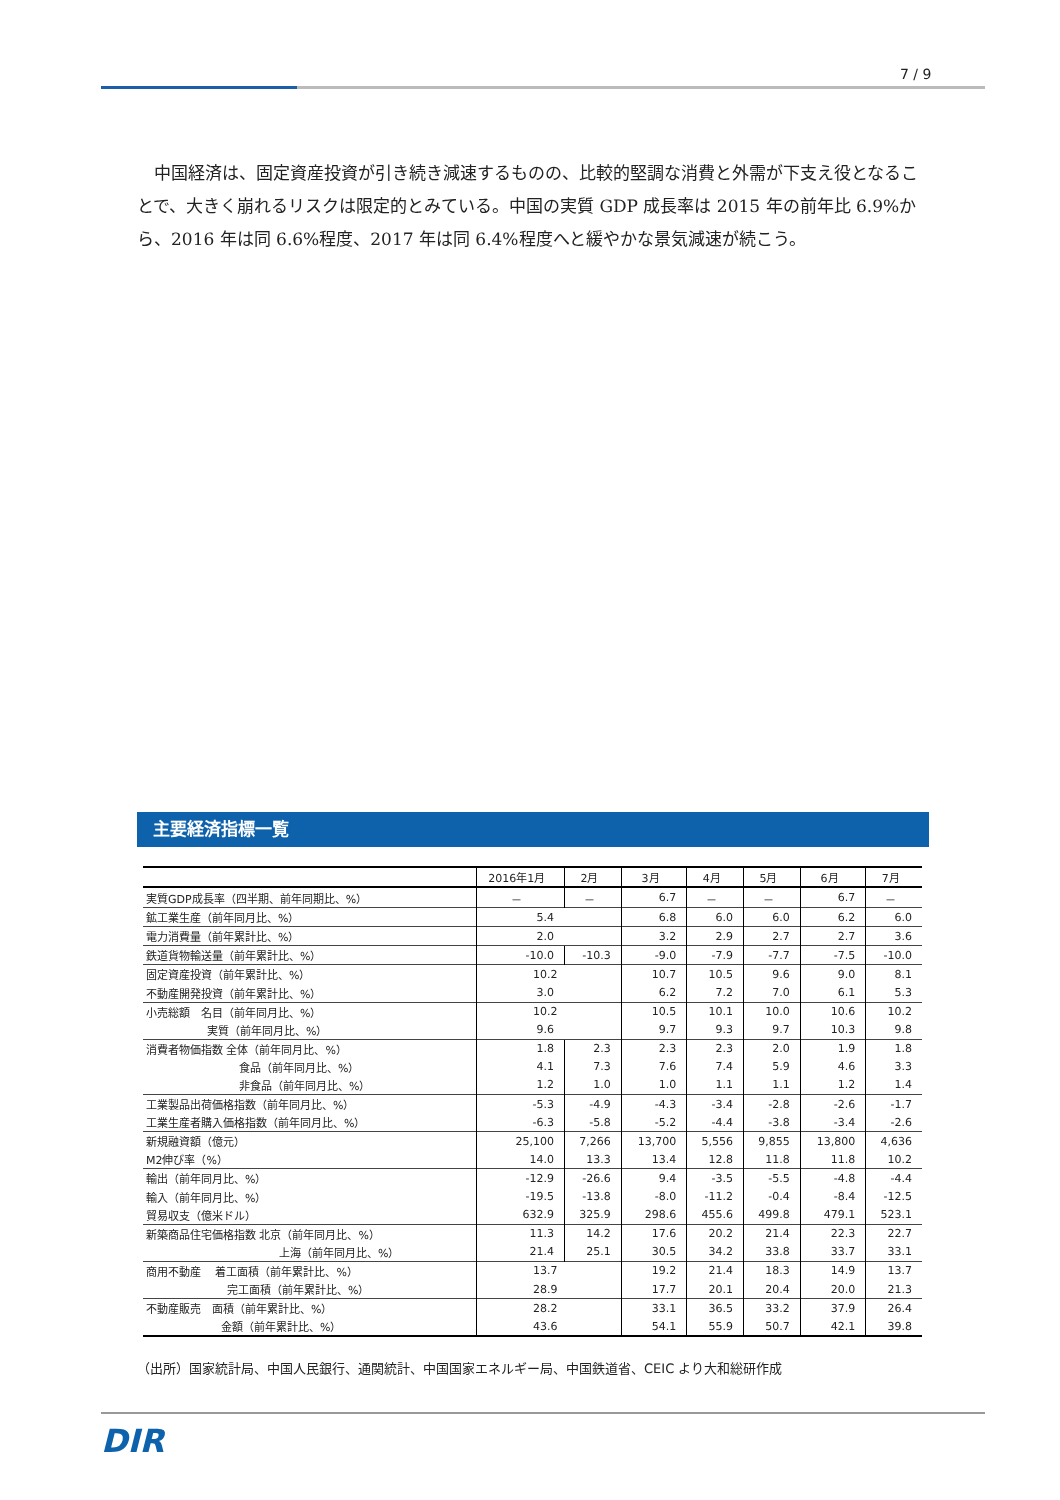7 / 9
中国経済は、固定資産投資が引き続き減速するものの、比較的堅調な消費と外需が下支え役となることで、大きく崩れるリスクは限定的とみている。中国の実質 GDP 成長率は 2015 年の前年比 6.9%から、2016 年は同 6.6%程度、2017 年は同 6.4%程度へと緩やかな景気減速が続こう。
主要経済指標一覧
| | 2016年1月 | 2月 | 3月 | 4月 | 5月 | 6月 | 7月 |
| --- | --- | --- | --- | --- | --- | --- | --- |
| 実質GDP成長率（四半期、前年同期比、%） | － | － | 6.7 | － | － | 6.7 | － |
| 鉱工業生産（前年同月比、%） | 5.4 | | 6.8 | 6.0 | 6.0 | 6.2 | 6.0 |
| 電力消費量（前年累計比、%） | 2.0 | | 3.2 | 2.9 | 2.7 | 2.7 | 3.6 |
| 鉄道貨物輸送量（前年累計比、%） | -10.0 | -10.3 | -9.0 | -7.9 | -7.7 | -7.5 | -10.0 |
| 固定資産投資（前年累計比、%） | 10.2 | | 10.7 | 10.5 | 9.6 | 9.0 | 8.1 |
| 不動産開発投資（前年累計比、%） | 3.0 | | 6.2 | 7.2 | 7.0 | 6.1 | 5.3 |
| 小売総額 名目（前年同月比、%） | 10.2 | | 10.5 | 10.1 | 10.0 | 10.6 | 10.2 |
| 実質（前年同月比、%） | 9.6 | | 9.7 | 9.3 | 9.7 | 10.3 | 9.8 |
| 消費者物価指数 全体（前年同月比、%） | 1.8 | 2.3 | 2.3 | 2.3 | 2.0 | 1.9 | 1.8 |
| 食品（前年同月比、%） | 4.1 | 7.3 | 7.6 | 7.4 | 5.9 | 4.6 | 3.3 |
| 非食品（前年同月比、%） | 1.2 | 1.0 | 1.0 | 1.1 | 1.1 | 1.2 | 1.4 |
| 工業製品出荷価格指数（前年同月比、%） | -5.3 | -4.9 | -4.3 | -3.4 | -2.8 | -2.6 | -1.7 |
| 工業生産者購入価格指数（前年同月比、%） | -6.3 | -5.8 | -5.2 | -4.4 | -3.8 | -3.4 | -2.6 |
| 新規融資額（億元） | 25,100 | 7,266 | 13,700 | 5,556 | 9,855 | 13,800 | 4,636 |
| M2伸び率（%） | 14.0 | 13.3 | 13.4 | 12.8 | 11.8 | 11.8 | 10.2 |
| 輸出（前年同月比、%） | -12.9 | -26.6 | 9.4 | -3.5 | -5.5 | -4.8 | -4.4 |
| 輸入（前年同月比、%） | -19.5 | -13.8 | -8.0 | -11.2 | -0.4 | -8.4 | -12.5 |
| 貿易収支（億米ドル） | 632.9 | 325.9 | 298.6 | 455.6 | 499.8 | 479.1 | 523.1 |
| 新築商品住宅価格指数 北京（前年同月比、%） | 11.3 | 14.2 | 17.6 | 20.2 | 21.4 | 22.3 | 22.7 |
| 上海（前年同月比、%） | 21.4 | 25.1 | 30.5 | 34.2 | 33.8 | 33.7 | 33.1 |
| 商用不動産 着工面積（前年累計比、%） | 13.7 | | 19.2 | 21.4 | 18.3 | 14.9 | 13.7 |
| 完工面積（前年累計比、%） | 28.9 | | 17.7 | 20.1 | 20.4 | 20.0 | 21.3 |
| 不動産販売 面積（前年累計比、%） | 28.2 | | 33.1 | 36.5 | 33.2 | 37.9 | 26.4 |
| 金額（前年累計比、%） | 43.6 | | 54.1 | 55.9 | 50.7 | 42.1 | 39.8 |
（出所）国家統計局、中国人民銀行、通関統計、中国国家エネルギー局、中国鉄道省、CEIC より大和総研作成
DIR